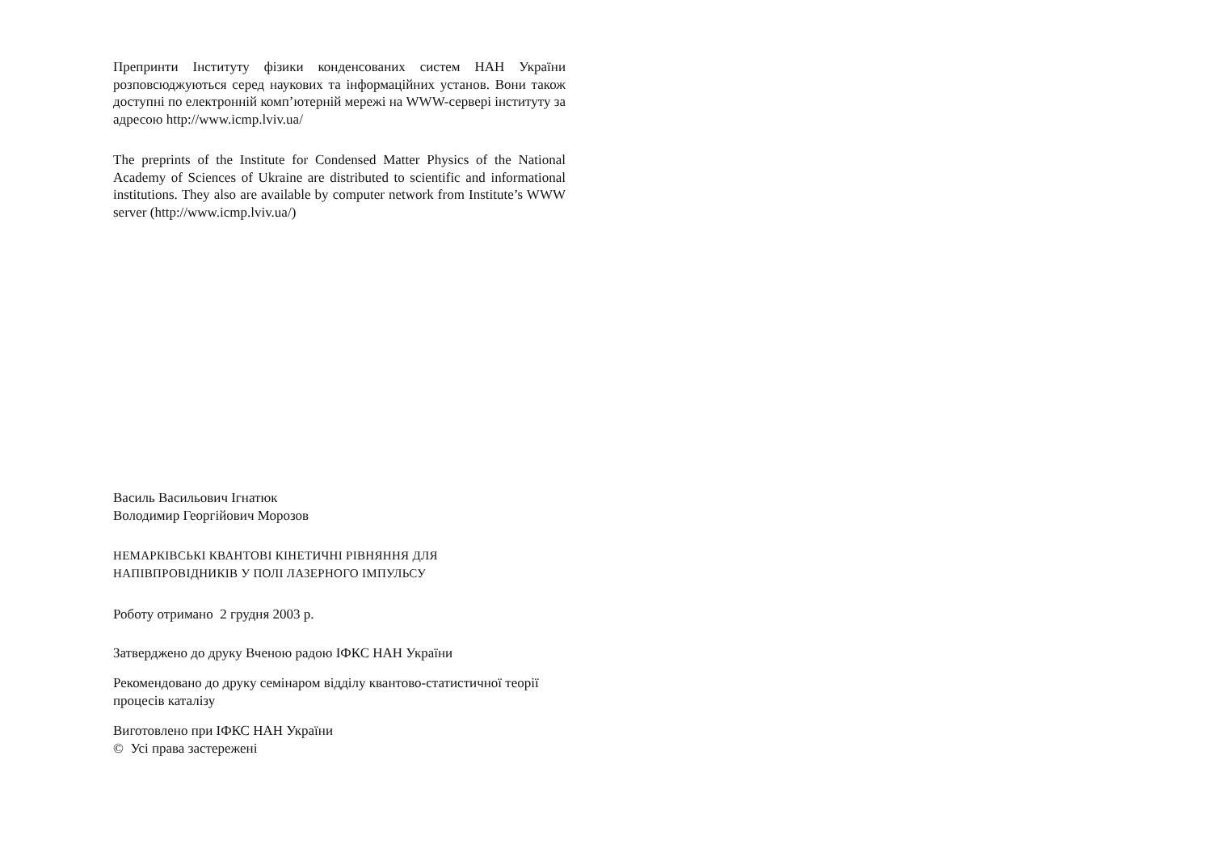Препринти Інституту фізики конденсованих систем НАН України розповсюджуються серед наукових та інформаційних установ. Вони також доступні по електронній комп’ютерній мережі на WWW-сервері інституту за адресою http://www.icmp.lviv.ua/
The preprints of the Institute for Condensed Matter Physics of the National Academy of Sciences of Ukraine are distributed to scientific and informational institutions. They also are available by computer network from Institute’s WWW server (http://www.icmp.lviv.ua/)
Василь Васильович Ігнатюк
Володимир Георгійович Морозов
НЕМАРКІВСЬКІ КВАНТОВІ КІНЕТИЧНІ РІВНЯННЯ ДЛЯ
НАПІВПРОВІДНИКІВ У ПОЛІ ЛАЗЕРНОГО ІМПУЛЬСУ
Роботу отримано 2 грудня 2003 р.
Затверджено до друку Вченою радою ІФКС НАН України
Рекомендовано до друку семінаром відділу квантово-статистичної теорії процесів каталізу
Виготовлено при ІФКС НАН України
© Усі права застережені